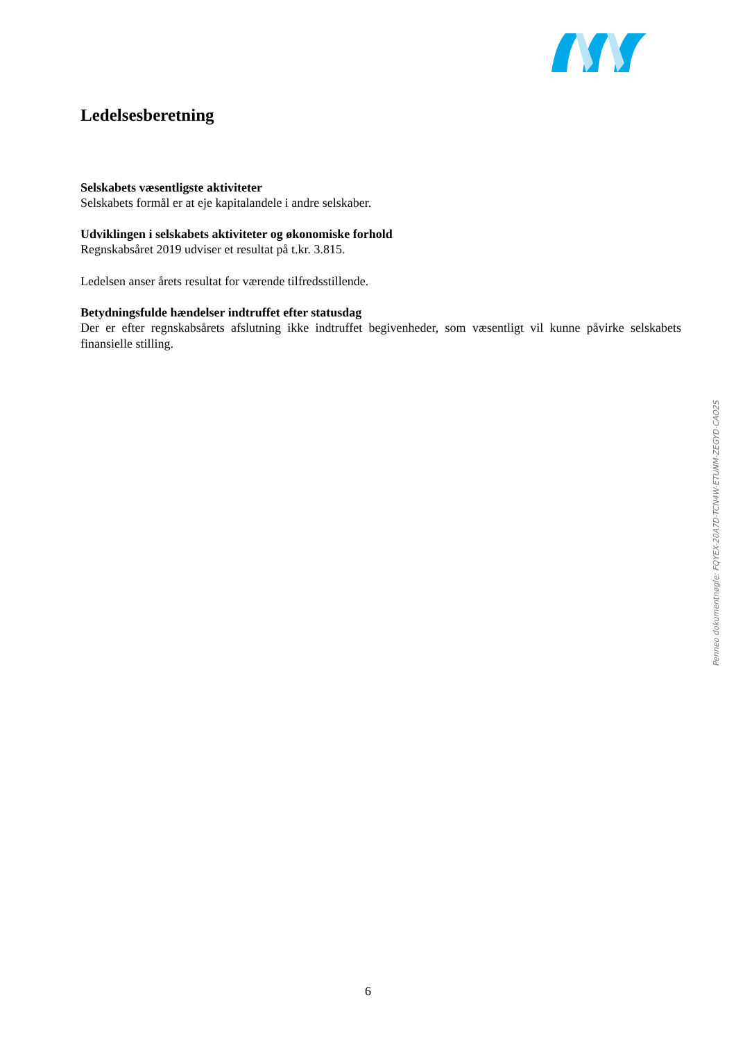Ledelsesberetning
Selskabets væsentligste aktiviteter
Selskabets formål er at eje kapitalandele i andre selskaber.
Udviklingen i selskabets aktiviteter og økonomiske forhold
Regnskabsåret 2019 udviser et resultat på t.kr. 3.815.
Ledelsen anser årets resultat for værende tilfredsstillende.
Betydningsfulde hændelser indtruffet efter statusdag
Der er efter regnskabsårets afslutning ikke indtruffet begivenheder, som væsentligt vil kunne påvirke selskabets finansielle stilling.
Penneo dokumentnøgle: FQYEX-20A7D-TCN4W-ETUNM-ZEGYD-CAO2S
6